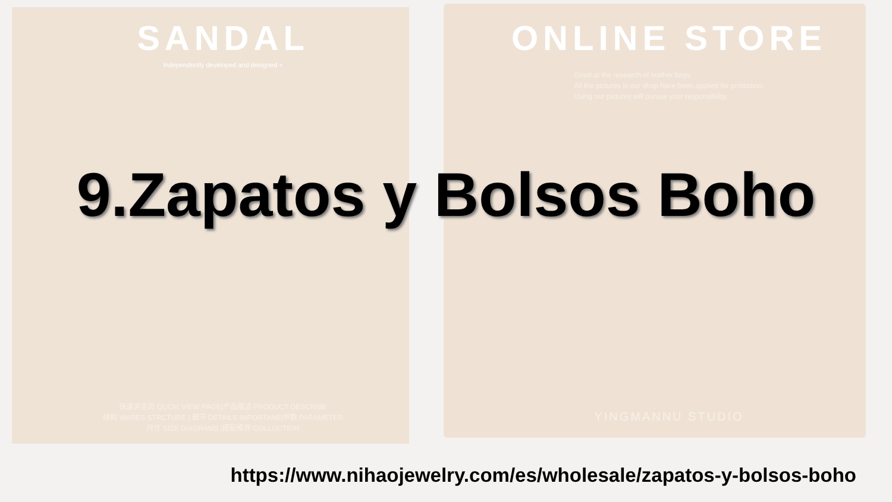SANDAL
Independently developed and designed +
快速浏览页 QUCIK VIEW PAGE|产品描述 PRODUCT DESCRIBE
结构 WARES STRCTURE | 细节 DETAILS IMPORTANE|参数 PARAMETER
尺寸 SIZE DIAGRAMS |搭配推荐 COLLOCTION
ONLINE STORE
Good at the research of leather bags.
All the pictures in our shop have been applied for protection.
Using our pictures will pursue your responsibility.
YINGMANNU STUDIO
9.Zapatos y Bolsos Boho
https://www.nihaojewelry.com/es/wholesale/zapatos-y-bolsos-boho